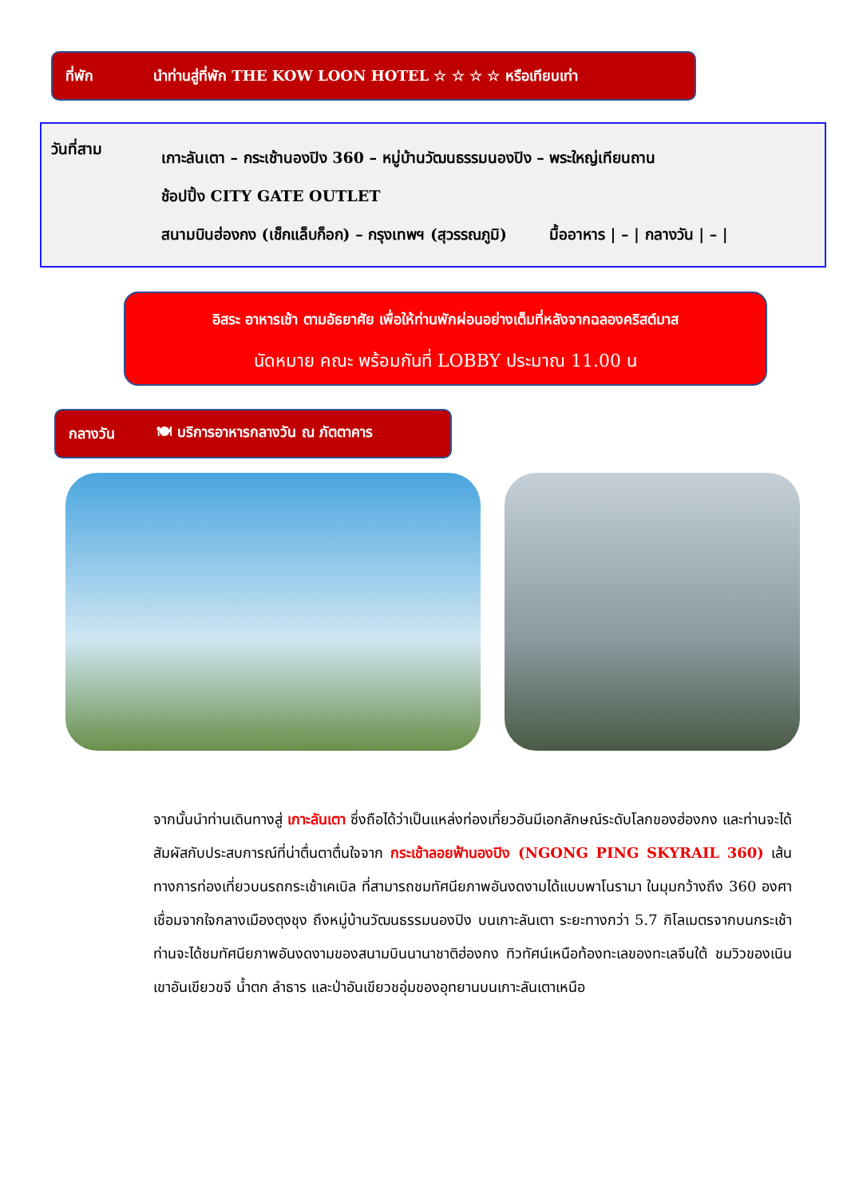ที่พัก นำท่านสู่ที่พัก THE KOW LOON HOTEL ☆ ☆ ☆ ☆ หรือเทียบเท่า
วันที่สาม
เกาะลันเตา – กระเช้านองปิง 360 – หมู่บ้านวัฒนธรรมนองปิง – พระใหญ่เทียนถาน
ช้อปปิ้ง CITY GATE OUTLET
สนามบินฮ่องกง (เช็กแล็บก็อก) – กรุงเทพฯ (สุวรรณภูมิ) มื้ออาหาร | – | กลางวัน | – |
อิสระ อาหารเช้า ตามอัธยาศัย เพื่อให้ท่านพักผ่อนอย่างเต็มที่หลังจากฉลองคริสต์มาส
นัดหมาย คณะ พร้อมกันที่ LOBBY ประมาณ 11.00 น
กลางวัน 🍽 บริการอาหารกลางวัน ณ ภัตตาคาร
จากนั้นนำท่านเดินทางสู่ เกาะลันเตา ซึ่งถือได้ว่าเป็นแหล่งท่องเที่ยวอันมีเอกลักษณ์ระดับโลกของฮ่องกง และท่านจะได้สัมผัสกับประสบการณ์ที่น่าตื่นตาตื่นใจจาก กระเช้าลอยฟ้านองปิง (NGONG PING SKYRAIL 360) เส้นทางการท่องเที่ยวบนรถกระเช้าเคเบิล ที่สามารถชมทัศนียภาพอันงดงามได้แบบพาโนรามา ในมุมกว้างถึง 360 องศา เชื่อมจากใจกลางเมืองตุงชุง ถึงหมู่บ้านวัฒนธรรมนองปิง บนเกาะลันเตา ระยะทางกว่า 5.7 กิโลเมตรจากบนกระเช้า ท่านจะได้ชมทัศนียภาพอันงดงามของสนามบินนานาชาติฮ่องกง ทิวทัศน์เหนือท้องทะเลของทะเลจีนใต้ ชมวิวของเนินเขาอันเขียวขจี น้ำตก ลำธาร และป่าอันเขียวชอุ่มของอุทยานบนเกาะลันเตาเหนือ